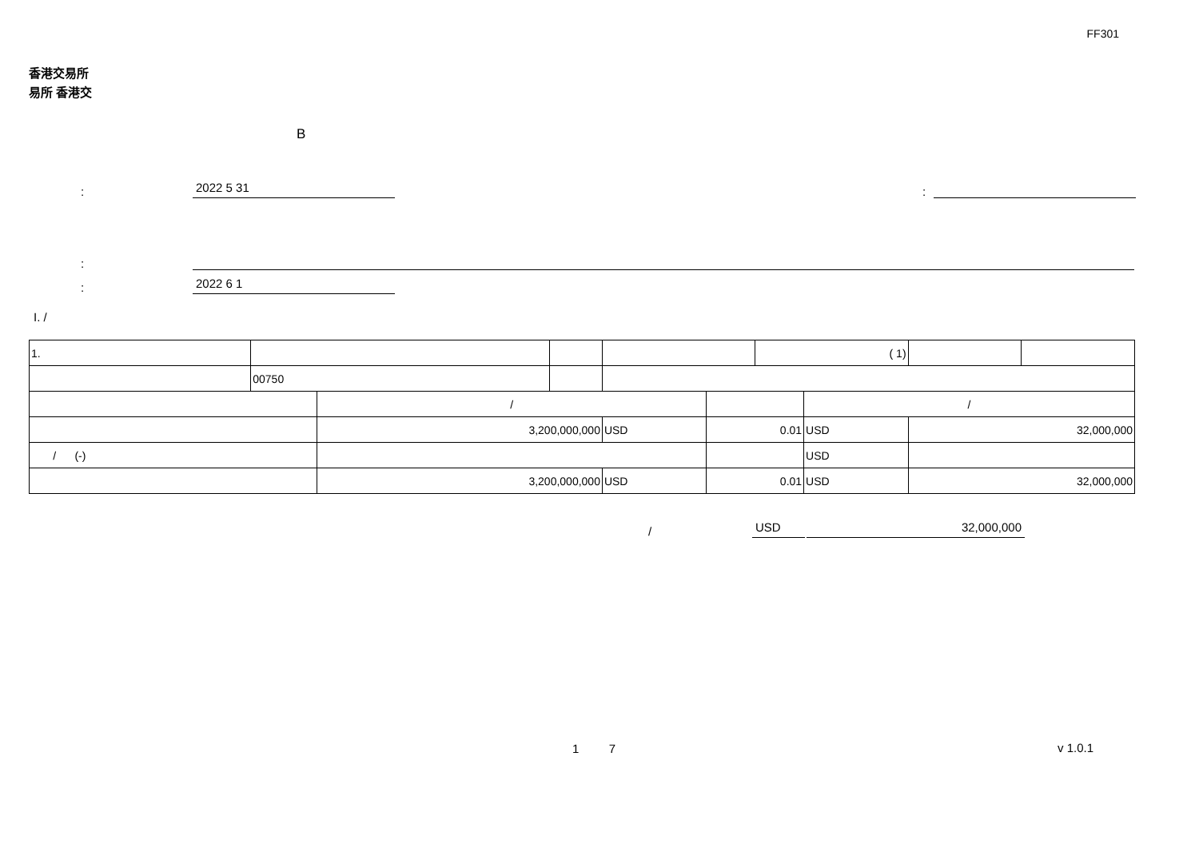FF301
香港交易所
易所 香港交
B
: 2022 5 31:
:
: 2022 6 1
I. /
| 1. | | | | | | ( 1) | | | |
| | 00750 | | | | | | | | |
| | | / | | | | | / | | |
| | | 3,200,000,000 | | USD | 0.01 | | USD | 32,000,000 | |
| / (-) | | | | | | | USD | | |
| | | 3,200,000,000 | | USD | 0.01 | | USD | 32,000,000 | |
/ USD 32,000,000
1 7
v 1.0.1